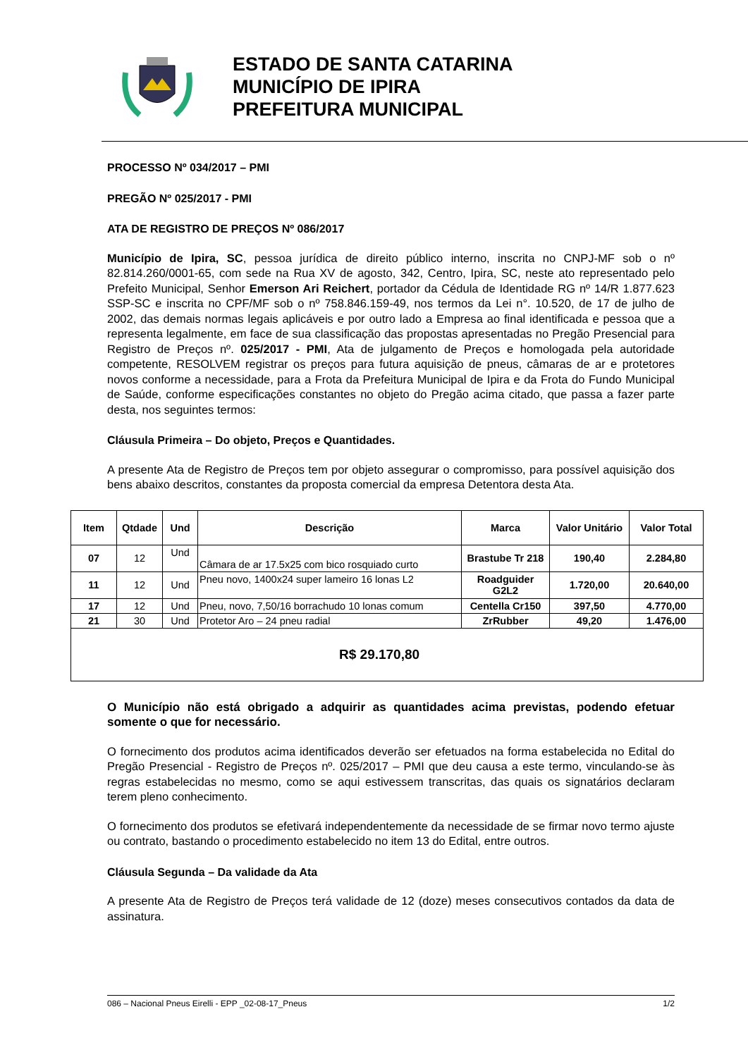ESTADO DE SANTA CATARINA
MUNICÍPIO DE IPIRA
PREFEITURA MUNICIPAL
PROCESSO Nº 034/2017 – PMI
PREGÃO Nº 025/2017 - PMI
ATA DE REGISTRO DE PREÇOS Nº 086/2017
Município de Ipira, SC, pessoa jurídica de direito público interno, inscrita no CNPJ-MF sob o nº 82.814.260/0001-65, com sede na Rua XV de agosto, 342, Centro, Ipira, SC, neste ato representado pelo Prefeito Municipal, Senhor Emerson Ari Reichert, portador da Cédula de Identidade RG nº 14/R 1.877.623 SSP-SC e inscrita no CPF/MF sob o nº 758.846.159-49, nos termos da Lei n°. 10.520, de 17 de julho de 2002, das demais normas legais aplicáveis e por outro lado a Empresa ao final identificada e pessoa que a representa legalmente, em face de sua classificação das propostas apresentadas no Pregão Presencial para Registro de Preços nº. 025/2017 - PMI, Ata de julgamento de Preços e homologada pela autoridade competente, RESOLVEM registrar os preços para futura aquisição de pneus, câmaras de ar e protetores novos conforme a necessidade, para a Frota da Prefeitura Municipal de Ipira e da Frota do Fundo Municipal de Saúde, conforme especificações constantes no objeto do Pregão acima citado, que passa a fazer parte desta, nos seguintes termos:
Cláusula Primeira – Do objeto, Preços e Quantidades.
A presente Ata de Registro de Preços tem por objeto assegurar o compromisso, para possível aquisição dos bens abaixo descritos, constantes da proposta comercial da empresa Detentora desta Ata.
| Item | Qtdade | Und | Descrição | Marca | Valor Unitário | Valor Total |
| --- | --- | --- | --- | --- | --- | --- |
| 07 | 12 | Und | Câmara de ar 17.5x25 com bico rosquiado curto | Brastube Tr 218 | 190,40 | 2.284,80 |
| 11 | 12 | Und | Pneu novo, 1400x24 super lameiro 16 lonas L2 | Roadguider G2L2 | 1.720,00 | 20.640,00 |
| 17 | 12 | Und | Pneu, novo, 7,50/16 borrachudo 10 lonas comum | Centella Cr150 | 397,50 | 4.770,00 |
| 21 | 30 | Und | Protetor Aro – 24 pneu radial | ZrRubber | 49,20 | 1.476,00 |
| R$ 29.170,80 | | | | | | |
O Município não está obrigado a adquirir as quantidades acima previstas, podendo efetuar somente o que for necessário.
O fornecimento dos produtos acima identificados deverão ser efetuados na forma estabelecida no Edital do Pregão Presencial - Registro de Preços nº. 025/2017 – PMI que deu causa a este termo, vinculando-se às regras estabelecidas no mesmo, como se aqui estivessem transcritas, das quais os signatários declaram terem pleno conhecimento.
O fornecimento dos produtos se efetivará independentemente da necessidade de se firmar novo termo ajuste ou contrato, bastando o procedimento estabelecido no item 13 do Edital, entre outros.
Cláusula Segunda – Da validade da Ata
A presente Ata de Registro de Preços terá validade de 12 (doze) meses consecutivos contados da data de assinatura.
086 – Nacional Pneus Eirelli - EPP _02-08-17_Pneus 1/2